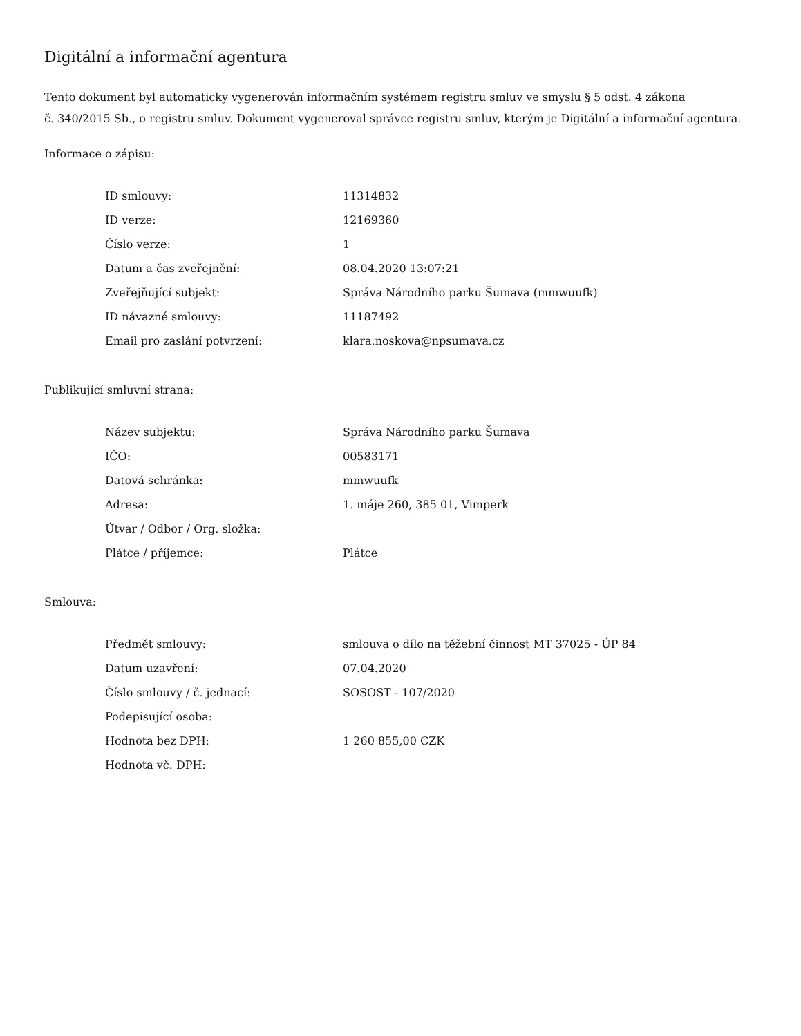Digitální a informační agentura
Tento dokument byl automaticky vygenerován informačním systémem registru smluv ve smyslu § 5 odst. 4 zákona
č. 340/2015 Sb., o registru smluv. Dokument vygeneroval správce registru smluv, kterým je Digitální a informační agentura.
Informace o zápisu:
| ID smlouvy: | 11314832 |
| ID verze: | 12169360 |
| Číslo verze: | 1 |
| Datum a čas zveřejnění: | 08.04.2020 13:07:21 |
| Zveřejňující subjekt: | Správa Národního parku Šumava (mmwuufk) |
| ID návazné smlouvy: | 11187492 |
| Email pro zaslání potvrzení: | klara.noskova@npsumava.cz |
Publikující smluvní strana:
| Název subjektu: | Správa Národního parku Šumava |
| IČO: | 00583171 |
| Datová schránka: | mmwuufk |
| Adresa: | 1. máje 260, 385 01, Vimperk |
| Útvar / Odbor / Org. složka: | |
| Plátce / příjemce: | Plátce |
Smlouva:
| Předmět smlouvy: | smlouva o dílo na těžební činnost MT 37025 - ÚP 84 |
| Datum uzavření: | 07.04.2020 |
| Číslo smlouvy / č. jednací: | SOSOST - 107/2020 |
| Podepisující osoba: | |
| Hodnota bez DPH: | 1 260 855,00 CZK |
| Hodnota vč. DPH: | |